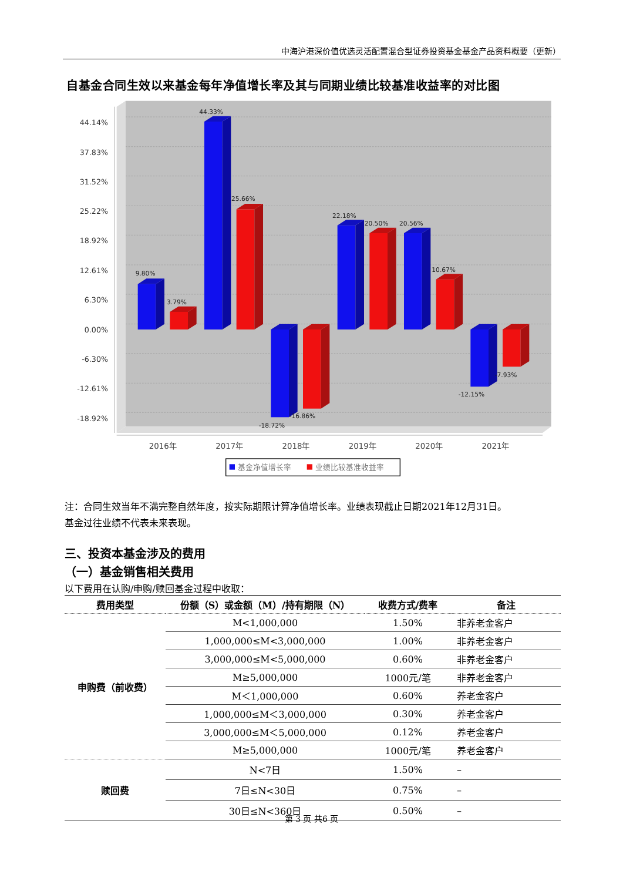中海沪港深价值优选灵活配置混合型证券投资基金基金产品资料概要（更新）
自基金合同生效以来基金每年净值增长率及其与同期业绩比较基准收益率的对比图
44.14%
37.83%
31.52%
25.22%
18.92%
12.61%
6.30%
0.00%
-6.30%
-12.61%
-18.92%
9.80%
3.79%
44.33%
25.66%
-18.72%
-16.86%
22.18%
20.50%
20.56%
10.67%
-12.15%
-7.93%
2016年
2017年
2018年
2019年
2020年
2021年
基金净值增长率
业绩比较基准收益率
注：合同生效当年不满完整自然年度，按实际期限计算净值增长率。业绩表现截止日期2021年12月31日。
基金过往业绩不代表未来表现。
三、投资本基金涉及的费用
（一）基金销售相关费用
以下费用在认购/申购/赎回基金过程中收取：
| 费用类型 | 份额（S）或金额（M）/持有期限（N） | 收费方式/费率 | 备注 |
| --- | --- | --- | --- |
| 申购费（前收费） | M<1,000,000 | 1.50% | 非养老金客户 |
| | 1,000,000≤M<3,000,000 | 1.00% | 非养老金客户 |
| | 3,000,000≤M<5,000,000 | 0.60% | 非养老金客户 |
| | M≥5,000,000 | 1000元/笔 | 非养老金客户 |
| | M＜1,000,000 | 0.60% | 养老金客户 |
| | 1,000,000≤M＜3,000,000 | 0.30% | 养老金客户 |
| | 3,000,000≤M＜5,000,000 | 0.12% | 养老金客户 |
| | M≥5,000,000 | 1000元/笔 | 养老金客户 |
| 赎回费 | N<7日 | 1.50% | – |
| | 7日≤N<30日 | 0.75% | – |
| | 30日≤N<360日 | 0.50% | – |
第 3 页 共6 页